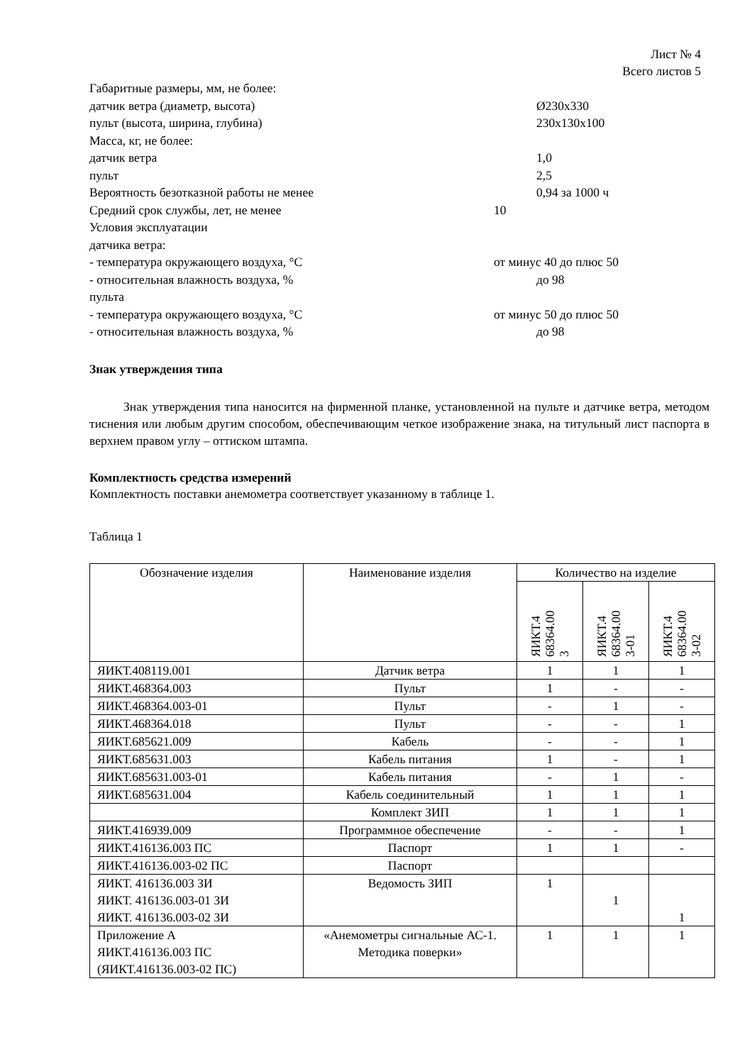Лист № 4
Всего листов 5
Габаритные размеры, мм, не более:
датчик ветра (диаметр, высота) Ø230x330
пульт (высота, ширина, глубина) 230x130x100
Масса, кг, не более:
датчик ветра 1,0
пульт 2,5
Вероятность безотказной работы не менее 0,94 за 1000 ч
Средний срок службы, лет, не менее 10
Условия эксплуатации
датчика ветра:
- температура окружающего воздуха, °С от минус 40 до плюс 50
- относительная влажность воздуха, % до 98
пульта
- температура окружающего воздуха, °С от минус 50 до плюс 50
- относительная влажность воздуха, % до 98
Знак утверждения типа
Знак утверждения типа наносится на фирменной планке, установленной на пульте и датчике ветра, методом тиснения или любым другим способом, обеспечивающим четкое изображение знака, на титульный лист паспорта в верхнем правом углу – оттиском штампа.
Комплектность средства измерений
Комплектность поставки анемометра соответствует указанному в таблице 1.
Таблица 1
| Обозначение изделия | Наименование изделия | Количество на изделие | | |
| --- | --- | --- | --- | --- |
| | | ЯИКТ.4 68364.00 3 | ЯИКТ.4 68364.00 3-01 | ЯИКТ.4 68364.00 3-02 |
| ЯИКТ.408119.001 | Датчик ветра | 1 | 1 | 1 |
| ЯИКТ.468364.003 | Пульт | 1 | - | - |
| ЯИКТ.468364.003-01 | Пульт | - | 1 | - |
| ЯИКТ.468364.018 | Пульт | - | - | 1 |
| ЯИКТ.685621.009 | Кабель | - | - | 1 |
| ЯИКТ.685631.003 | Кабель питания | 1 | - | 1 |
| ЯИКТ.685631.003-01 | Кабель питания | - | 1 | - |
| ЯИКТ.685631.004 | Кабель соединительный | 1 | 1 | 1 |
| | Комплект ЗИП | 1 | 1 | 1 |
| ЯИКТ.416939.009 | Программное обеспечение | - | - | 1 |
| ЯИКТ.416136.003 ПС | Паспорт | 1 | 1 | - |
| ЯИКТ.416136.003-02 ПС | Паспорт | | | |
| ЯИКТ. 416136.003 ЗИ ЯИКТ. 416136.003-01 ЗИ ЯИКТ. 416136.003-02 ЗИ | Ведомость ЗИП | 1 | 1 | 1 |
| Приложение А ЯИКТ.416136.003 ПС (ЯИКТ.416136.003-02 ПС) | «Анемометры сигнальные АС-1. Методика поверки» | 1 | 1 | 1 |